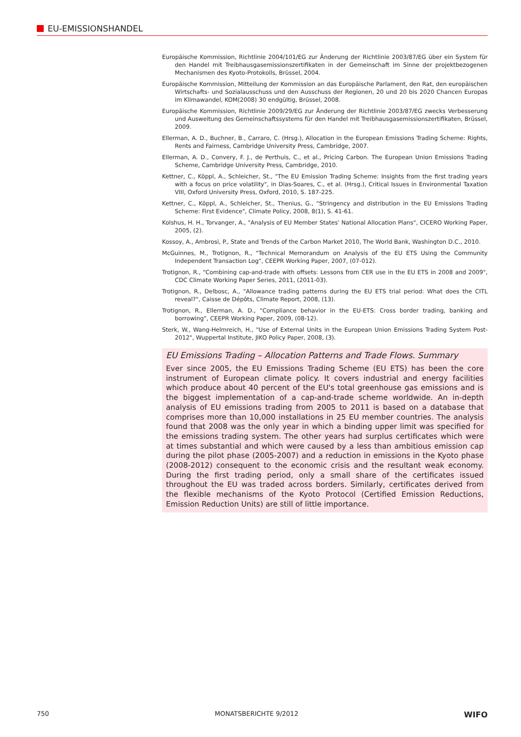EU-EMISSIONSHANDEL
Europäische Kommission, Richtlinie 2004/101/EG zur Änderung der Richtlinie 2003/87/EG über ein System für den Handel mit Treibhausgasemissionszertifikaten in der Gemeinschaft im Sinne der projektbezogenen Mechanismen des Kyoto-Protokolls, Brüssel, 2004.
Europäische Kommission, Mitteilung der Kommission an das Europäische Parlament, den Rat, den europäischen Wirtschafts- und Sozialausschuss und den Ausschuss der Regionen, 20 und 20 bis 2020 Chancen Europas im Klimawandel, KOM(2008) 30 endgültig, Brüssel, 2008.
Europäische Kommission, Richtlinie 2009/29/EG zur Änderung der Richtlinie 2003/87/EG zwecks Verbesserung und Ausweitung des Gemeinschaftssystems für den Handel mit Treibhausgasemissionszertifikaten, Brüssel, 2009.
Ellerman, A. D., Buchner, B., Carraro, C. (Hrsg.), Allocation in the European Emissions Trading Scheme: Rights, Rents and Fairness, Cambridge University Press, Cambridge, 2007.
Ellerman, A. D., Convery, F. J., de Perthuis, C., et al., Pricing Carbon. The European Union Emissions Trading Scheme, Cambridge University Press, Cambridge, 2010.
Kettner, C., Köppl, A., Schleicher, St., "The EU Emission Trading Scheme: Insights from the first trading years with a focus on price volatility", in Dias-Soares, C., et al. (Hrsg.), Critical Issues in Environmental Taxation VIII, Oxford University Press, Oxford, 2010, S. 187-225.
Kettner, C., Köppl, A., Schleicher, St., Thenius, G., "Stringency and distribution in the EU Emissions Trading Scheme: First Evidence", Climate Policy, 2008, 8(1), S. 41-61.
Kolshus, H. H., Torvanger, A., "Analysis of EU Member States' National Allocation Plans", CICERO Working Paper, 2005, (2).
Kossoy, A., Ambrosi, P., State and Trends of the Carbon Market 2010, The World Bank, Washington D.C., 2010.
McGuinnes, M., Trotignon, R., "Technical Memorandum on Analysis of the EU ETS Using the Community Independent Transaction Log", CEEPR Working Paper, 2007, (07-012).
Trotignon, R., "Combining cap-and-trade with offsets: Lessons from CER use in the EU ETS in 2008 and 2009", CDC Climate Working Paper Series, 2011, (2011-03).
Trotignon, R., Delbosc, A., "Allowance trading patterns during the EU ETS trial period: What does the CITL reveal?", Caisse de Dépôts, Climate Report, 2008, (13).
Trotignon, R., Ellerman, A. D., "Compliance behavior in the EU-ETS: Cross border trading, banking and borrowing", CEEPR Working Paper, 2009, (08-12).
Sterk, W., Wang-Helmreich, H., "Use of External Units in the European Union Emissions Trading System Post-2012", Wuppertal Institute, JIKO Policy Paper, 2008, (3).
EU Emissions Trading – Allocation Patterns and Trade Flows. Summary
Ever since 2005, the EU Emissions Trading Scheme (EU ETS) has been the core instrument of European climate policy. It covers industrial and energy facilities which produce about 40 percent of the EU's total greenhouse gas emissions and is the biggest implementation of a cap-and-trade scheme worldwide. An in-depth analysis of EU emissions trading from 2005 to 2011 is based on a database that comprises more than 10,000 installations in 25 EU member countries. The analysis found that 2008 was the only year in which a binding upper limit was specified for the emissions trading system. The other years had surplus certificates which were at times substantial and which were caused by a less than ambitious emission cap during the pilot phase (2005-2007) and a reduction in emissions in the Kyoto phase (2008-2012) consequent to the economic crisis and the resultant weak economy. During the first trading period, only a small share of the certificates issued throughout the EU was traded across borders. Similarly, certificates derived from the flexible mechanisms of the Kyoto Protocol (Certified Emission Reductions, Emission Reduction Units) are still of little importance.
750 MONATSBERICHTE 9/2012 WIFO